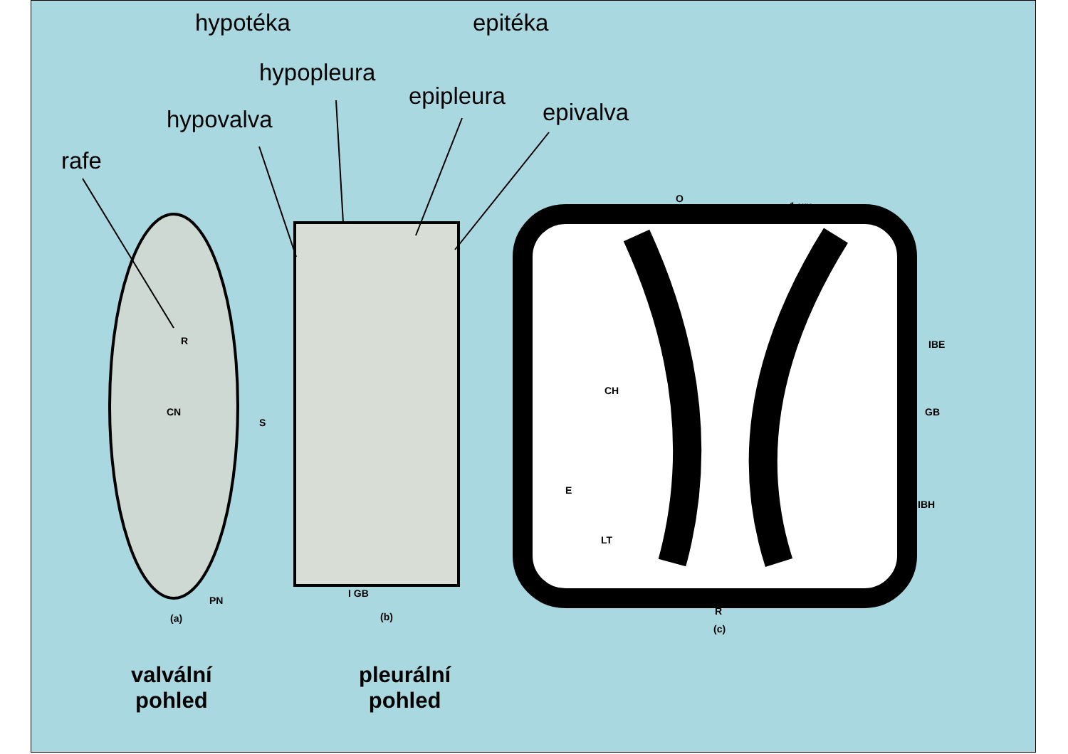hypotéka epitéka
hypopleura
epipleura
hypovalva epivalva
rafe
R
CN
S
PN
(a)
I GB
(b)
O
1 μm
IBE
CH
GB
E
IBH
LT
R
(c)
valvální
pohled
pleurální
pohled